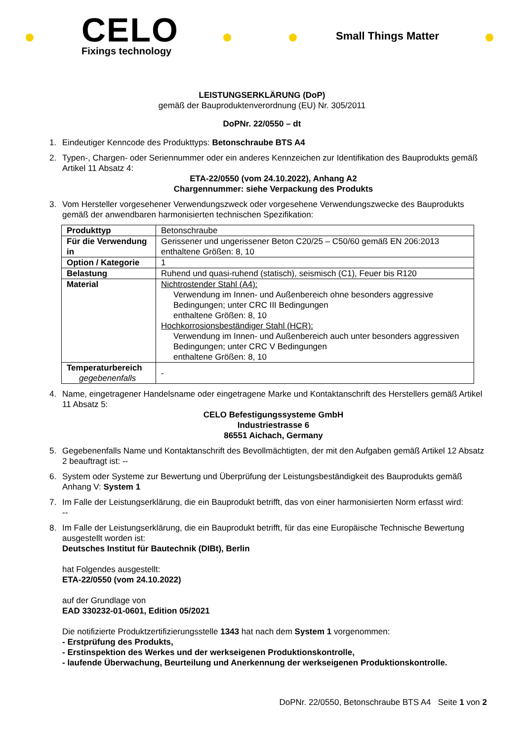CELO
Fixings technology
Small Things Matter
LEISTUNGSERKLÄRUNG (DoP)
gemäß der Bauproduktenverordnung (EU) Nr. 305/2011
DoPNr. 22/0550 – dt
1. Eindeutiger Kenncode des Produkttyps: Betonschraube BTS A4
2. Typen-, Chargen- oder Seriennummer oder ein anderes Kennzeichen zur Identifikation des Bauprodukts gemäß Artikel 11 Absatz 4:
ETA-22/0550 (vom 24.10.2022), Anhang A2
Chargennummer: siehe Verpackung des Produkts
3. Vom Hersteller vorgesehener Verwendungszweck oder vorgesehene Verwendungszwecke des Bauprodukts gemäß der anwendbaren harmonisierten technischen Spezifikation:
| Produkttyp | Betonschraube |
| Für die Verwendung in | Gerissener und ungerissener Beton C20/25 – C50/60 gemäß EN 206:2013 enthaltene Größen: 8, 10 |
| Option / Kategorie | 1 |
| Belastung | Ruhend und quasi-ruhend (statisch), seismisch (C1), Feuer bis R120 |
| Material | Nichtrostender Stahl (A4): Verwendung im Innen- und Außenbereich ohne besonders aggressive Bedingungen; unter CRC III Bedingungen enthaltene Größen: 8, 10 Hochkorrosionsbeständiger Stahl (HCR): Verwendung im Innen- und Außenbereich auch unter besonders aggressiven Bedingungen; unter CRC V Bedingungen enthaltene Größen: 8, 10 |
| Temperaturbereich gegebenenfalls | - |
4. Name, eingetragener Handelsname oder eingetragene Marke und Kontaktanschrift des Herstellers gemäß Artikel 11 Absatz 5:
CELO Befestigungssysteme GmbH
Industriestrasse 6
86551 Aichach, Germany
5. Gegebenenfalls Name und Kontaktanschrift des Bevollmächtigten, der mit den Aufgaben gemäß Artikel 12 Absatz 2 beauftragt ist: --
6. System oder Systeme zur Bewertung und Überprüfung der Leistungsbeständigkeit des Bauprodukts gemäß Anhang V: System 1
7. Im Falle der Leistungserklärung, die ein Bauprodukt betrifft, das von einer harmonisierten Norm erfasst wird:
--
8. Im Falle der Leistungserklärung, die ein Bauprodukt betrifft, für das eine Europäische Technische Bewertung ausgestellt worden ist:
Deutsches Institut für Bautechnik (DIBt), Berlin
hat Folgendes ausgestellt:
ETA-22/0550 (vom 24.10.2022)
auf der Grundlage von
EAD 330232-01-0601, Edition 05/2021
Die notifizierte Produktzertifizierungsstelle 1343 hat nach dem System 1 vorgenommen:
- Erstprüfung des Produkts,
- Erstinspektion des Werkes und der werkseigenen Produktionskontrolle,
- laufende Überwachung, Beurteilung und Anerkennung der werkseigenen Produktionskontrolle.
DoPNr. 22/0550, Betonschraube BTS A4 Seite 1 von 2